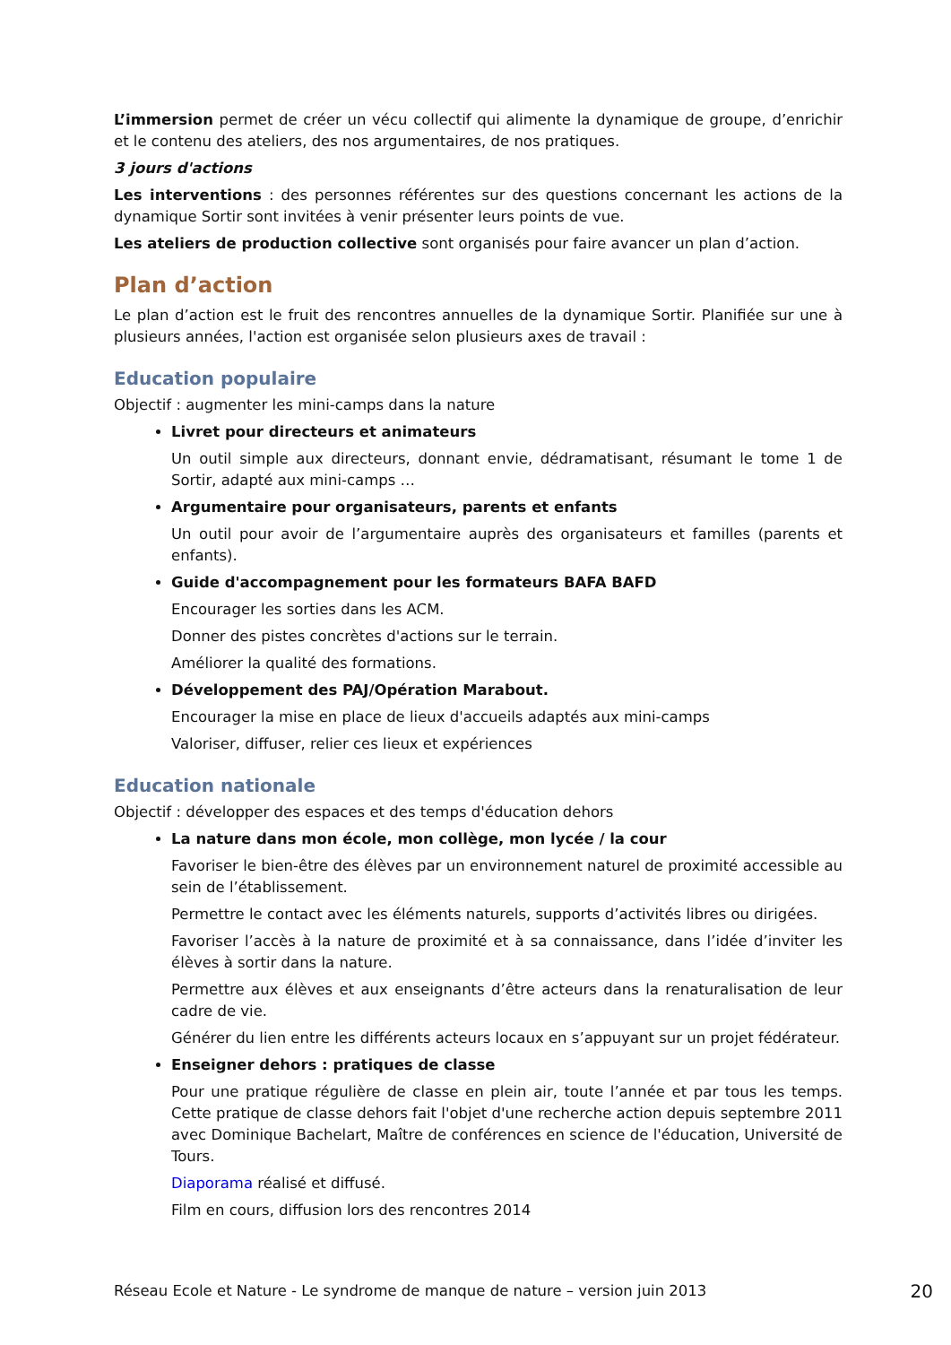L’immersion permet de créer un vécu collectif qui alimente la dynamique de groupe, d’enrichir et le contenu des ateliers, des nos argumentaires, de nos pratiques.
3 jours d'actions
Les interventions : des personnes référentes sur des questions concernant les actions de la dynamique Sortir sont invitées à venir présenter leurs points de vue.
Les ateliers de production collective sont organisés pour faire avancer un plan d’action.
Plan d’action
Le plan d’action est le fruit des rencontres annuelles de la dynamique Sortir. Planifiée sur une à plusieurs années, l'action est organisée selon plusieurs axes de travail :
Education populaire
Objectif : augmenter les mini-camps dans la nature
Livret pour directeurs et animateurs
Un outil simple aux directeurs, donnant envie, dédramatisant, résumant le tome 1 de Sortir, adapté aux mini-camps …
Argumentaire pour organisateurs, parents et enfants
Un outil pour avoir de l’argumentaire auprès des organisateurs et familles (parents et enfants).
Guide d'accompagnement pour les formateurs BAFA BAFD
Encourager les sorties dans les ACM.
Donner des pistes concrètes d'actions sur le terrain.
Améliorer la qualité des formations.
Développement des PAJ/Opération Marabout.
Encourager la mise en place de lieux d'accueils adaptés aux mini-camps
Valoriser, diffuser, relier ces lieux et expériences
Education nationale
Objectif : développer des espaces et des temps d'éducation dehors
La nature dans mon école, mon collège, mon lycée / la cour
Favoriser le bien-être des élèves par un environnement naturel de proximité accessible au sein de l’établissement.
Permettre le contact avec les éléments naturels, supports d’activités libres ou dirigées.
Favoriser l’accès à la nature de proximité et à sa connaissance, dans l’idée d’inviter les élèves à sortir dans la nature.
Permettre aux élèves et aux enseignants d’être acteurs dans la renaturalisation de leur cadre de vie.
Générer du lien entre les différents acteurs locaux en s’appuyant sur un projet fédérateur.
Enseigner dehors : pratiques de classe
Pour une pratique régulière de classe en plein air, toute l’année et par tous les temps. Cette pratique de classe dehors fait l'objet d'une recherche action depuis septembre 2011 avec Dominique Bachelart, Maître de conférences en science de l'éducation, Université de Tours.
Diaporama réalisé et diffusé.
Film en cours, diffusion lors des rencontres 2014
Réseau Ecole et Nature - Le syndrome de manque de nature – version juin 2013 20